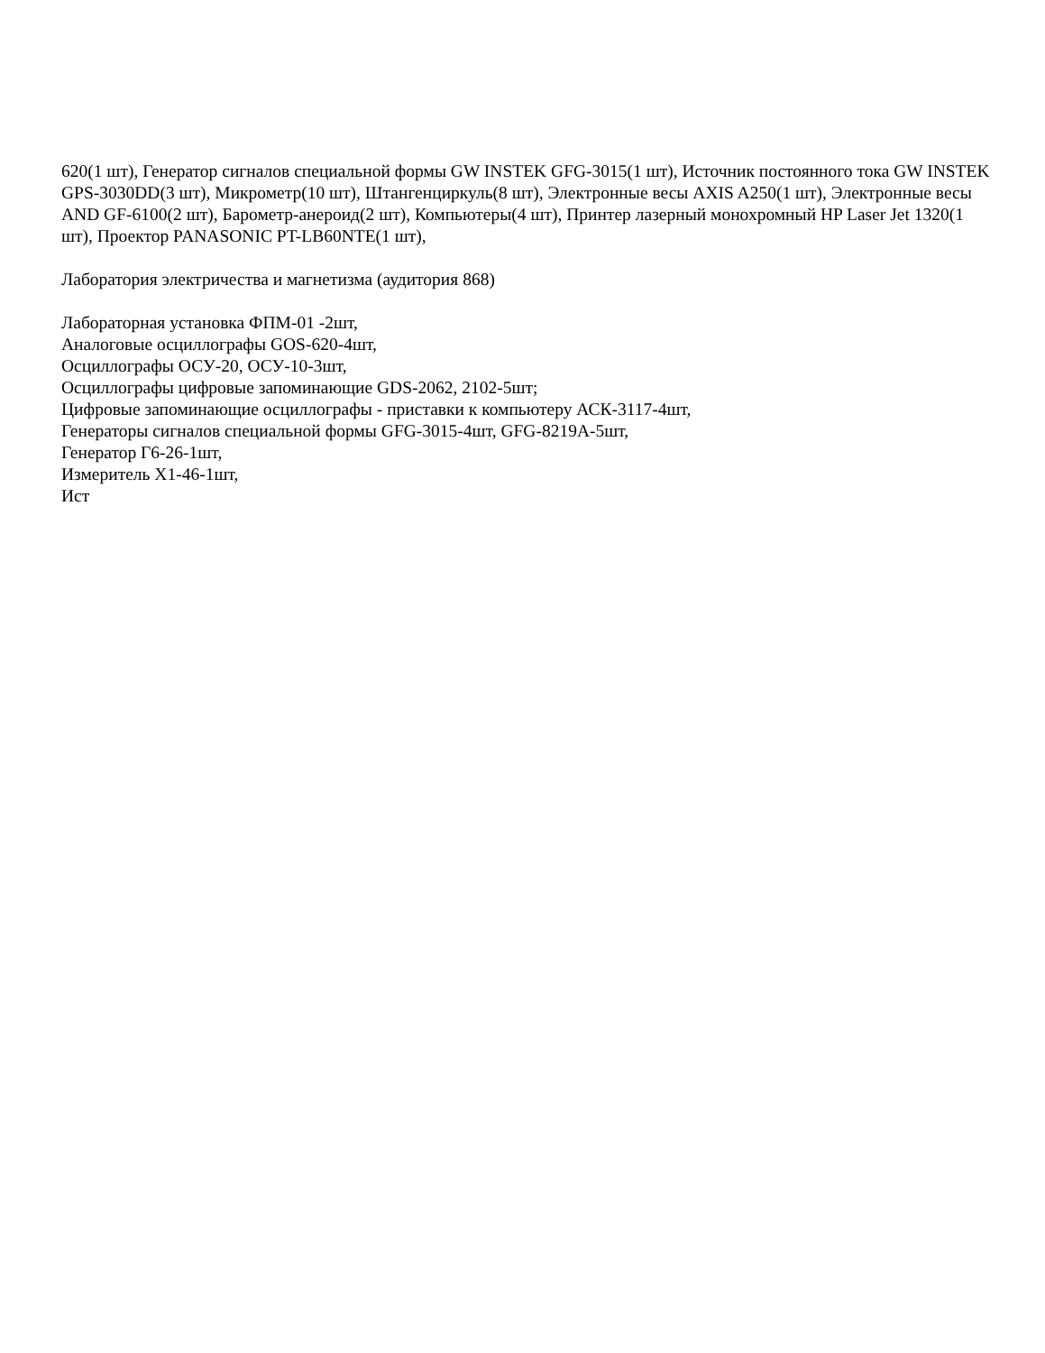620(1 шт), Генератор сигналов специальной формы GW INSTEK GFG-3015(1 шт), Источник постоянного тока GW INSTEK GPS-3030DD(3 шт), Микрометр(10 шт), Штангенциркуль(8 шт), Электронные весы AXIS A250(1 шт), Электронные весы AND GF-6100(2 шт), Барометр-анероид(2 шт), Компьютеры(4 шт), Принтер лазерный монохромный HP Laser Jet 1320(1 шт), Проектор PANASONIC PT-LB60NTE(1 шт),
Лаборатория электричества и магнетизма (аудитория 868)
Лабораторная установка ФПМ-01 -2шт,
Аналоговые осциллографы GOS-620-4шт,
Осциллографы ОСУ-20, ОСУ-10-3шт,
Осциллографы цифровые запоминающие GDS-2062, 2102-5шт;
Цифровые запоминающие осциллографы - приставки к компьютеру АСК-3117-4шт,
Генераторы сигналов специальной формы GFG-3015-4шт, GFG-8219A-5шт,
Генератор Г6-26-1шт,
Измеритель Х1-46-1шт,
Ист